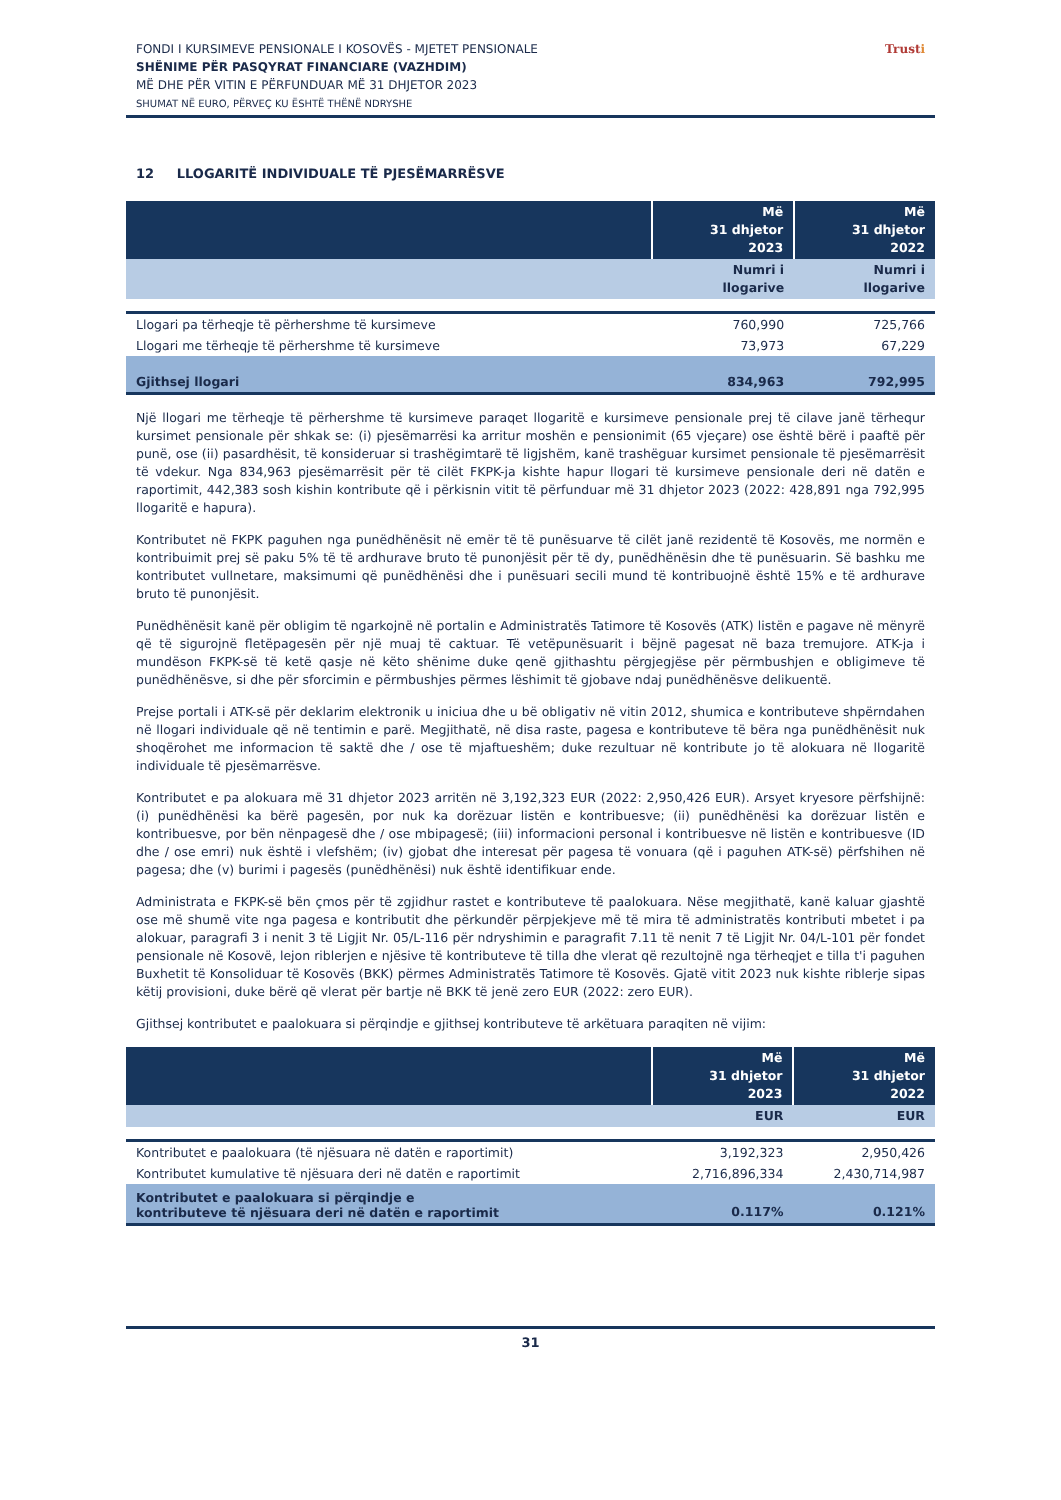FONDI I KURSIMEVE PENSIONALE I KOSOVËS - MJETET PENSIONALE
SHËNIME PËR PASQYRAT FINANCIARE (VAZHDIM)
MË DHE PËR VITIN E PËRFUNDUAR MË 31 DHJETOR 2023
SHUMAT NË EURO, PËRVEÇ KU ËSHTË THËNË NDRYSHE
Trusti
12 LLOGARITË INDIVIDUALE TË PJESËMARRËSVE
| | Më 31 dhjetor 2023 | Më 31 dhjetor 2022 |
| --- | --- | --- |
| | Numri i llogarive | Numri i llogarive |
| Llogari pa tërheqje të përhershme të kursimeve | 760,990 | 725,766 |
| Llogari me tërheqje të përhershme të kursimeve | 73,973 | 67,229 |
| Gjithsej llogari | 834,963 | 792,995 |
Një llogari me tërheqje të përhershme të kursimeve paraqet llogaritë e kursimeve pensionale prej të cilave janë tërhequr kursimet pensionale për shkak se: (i) pjesëmarrësi ka arritur moshën e pensionimit (65 vjeçare) ose është bërë i paaftë për punë, ose (ii) pasardhësit, të konsideruar si trashëgimtarë të ligjshëm, kanë trashëguar kursimet pensionale të pjesëmarrësit të vdekur. Nga 834,963 pjesëmarrësit për të cilët FKPK-ja kishte hapur llogari të kursimeve pensionale deri në datën e raportimit, 442,383 sosh kishin kontribute që i përkisnin vitit të përfunduar më 31 dhjetor 2023 (2022: 428,891 nga 792,995 llogaritë e hapura).
Kontributet në FKPK paguhen nga punëdhënësit në emër të të punësuarve të cilët janë rezidentë të Kosovës, me normën e kontribuimit prej së paku 5% të të ardhurave bruto të punonjësit për të dy, punëdhënësin dhe të punësuarin. Së bashku me kontributet vullnetare, maksimumi që punëdhënësi dhe i punësuari secili mund të kontribuojnë është 15% e të ardhurave bruto të punonjësit.
Punëdhënësit kanë për obligim të ngarkojnë në portalin e Administratës Tatimore të Kosovës (ATK) listën e pagave në mënyrë që të sigurojnë fletëpagesën për një muaj të caktuar. Të vetëpunësuarit i bëjnë pagesat në baza tremujore. ATK-ja i mundëson FKPK-së të ketë qasje në këto shënime duke qenë gjithashtu përgjegjëse për përmbushjen e obligimeve të punëdhënësve, si dhe për sforcimin e përmbushjes përmes lëshimit të gjobave ndaj punëdhënësve delikuentë.
Prejse portali i ATK-së për deklarim elektronik u iniciua dhe u bë obligativ në vitin 2012, shumica e kontributeve shpërndahen në llogari individuale që në tentimin e parë. Megjithatë, në disa raste, pagesa e kontributeve të bëra nga punëdhënësit nuk shoqërohet me informacion të saktë dhe / ose të mjaftueshëm; duke rezultuar në kontribute jo të alokuara në llogaritë individuale të pjesëmarrësve.
Kontributet e pa alokuara më 31 dhjetor 2023 arritën në 3,192,323 EUR (2022: 2,950,426 EUR). Arsyet kryesore përfshijnë: (i) punëdhënësi ka bërë pagesën, por nuk ka dorëzuar listën e kontribuesve; (ii) punëdhënësi ka dorëzuar listën e kontribuesve, por bën nënpagesë dhe / ose mbipagesë; (iii) informacioni personal i kontribuesve në listën e kontribuesve (ID dhe / ose emri) nuk është i vlefshëm; (iv) gjobat dhe interesat për pagesa të vonuara (që i paguhen ATK-së) përfshihen në pagesa; dhe (v) burimi i pagesës (punëdhënësi) nuk është identifikuar ende.
Administrata e FKPK-së bën çmos për të zgjidhur rastet e kontributeve të paalokuara. Nëse megjithatë, kanë kaluar gjashtë ose më shumë vite nga pagesa e kontributit dhe përkundër përpjekjeve më të mira të administratës kontributi mbetet i pa alokuar, paragrafi 3 i nenit 3 të Ligjit Nr. 05/L-116 për ndryshimin e paragrafit 7.11 të nenit 7 të Ligjit Nr. 04/L-101 për fondet pensionale në Kosovë, lejon riblerjen e njësive të kontributeve të tilla dhe vlerat që rezultojnë nga tërheqjet e tilla t'i paguhen Buxhetit të Konsoliduar të Kosovës (BKK) përmes Administratës Tatimore të Kosovës. Gjatë vitit 2023 nuk kishte riblerje sipas këtij provisioni, duke bërë që vlerat për bartje në BKK të jenë zero EUR (2022: zero EUR).
Gjithsej kontributet e paalokuara si përqindje e gjithsej kontributeve të arkëtuara paraqiten në vijim:
| | Më 31 dhjetor 2023 | Më 31 dhjetor 2022 |
| --- | --- | --- |
| | EUR | EUR |
| Kontributet e paalokuara (të njësuara në datën e raportimit) | 3,192,323 | 2,950,426 |
| Kontributet kumulative të njësuara deri në datën e raportimit | 2,716,896,334 | 2,430,714,987 |
| Kontributet e paalokuara si përqindje e kontributeve të njësuara deri në datën e raportimit | 0.117% | 0.121% |
31